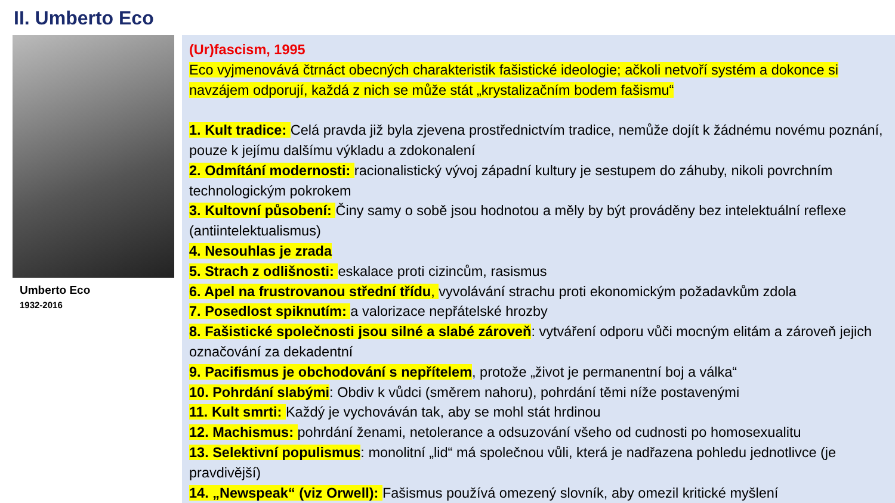II. Umberto Eco
Umberto Eco
1932-2016
(Ur)fascism, 1995
Eco vyjmenovává čtrnáct obecných charakteristik fašistické ideologie; ačkoli netvoří systém a dokonce si navzájem odporují, každá z nich se může stát „krystalizačním bodem fašismu“
1. Kult tradice: Celá pravda již byla zjevena prostřednictvím tradice, nemůže dojít k žádnému novému poznání, pouze k jejímu dalšímu výkladu a zdokonalení
2. Odmítání modernosti: racionalistický vývoj západní kultury je sestupem do záhuby, nikoli povrchním technologickým pokrokem
3. Kultovní působení: Činy samy o sobě jsou hodnotou a měly by být prováděny bez intelektuální reflexe (antiintelektualismus)
4. Nesouhlas je zrada
5. Strach z odlišnosti: eskalace proti cizincům, rasismus
6. Apel na frustrovanou střední třídu, vyvolávání strachu proti ekonomickým požadavkům zdola
7. Posedlost spiknutím: a valorizace nepřátelské hrozby
8. Fašistické společnosti jsou silné a slabé zároveň: vytváření odporu vůči mocným elitám a zároveň jejich označování za dekadentní
9. Pacifismus je obchodování s nepřítelem, protože „život je permanentní boj a válka“
10. Pohrdání slabými: Obdiv k vůdci (směrem nahoru), pohrdání těmi níže postavenými
11. Kult smrti: Každý je vychováván tak, aby se mohl stát hrdinou
12. Machismus: pohrdání ženami, netolerance a odsuzování všeho od cudnosti po homosexualitu
13. Selektivní populismus: monolitní „lid“ má společnou vůli, která je nadřazena pohledu jednotlivce (je pravdivější)
14. „Newspeak“ (viz Orwell): Fašismus používá omezený slovník, aby omezil kritické myšlení